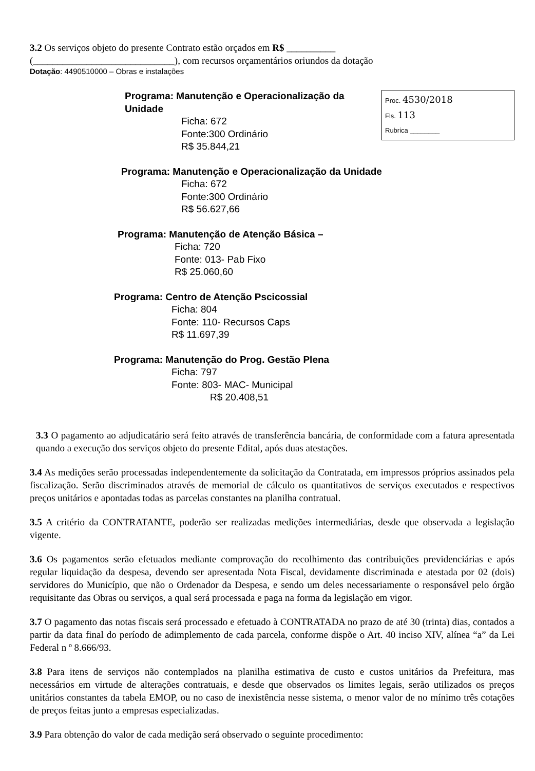3.2 Os serviços objeto do presente Contrato estão orçados em R$ __________
(_____________________________), com recursos orçamentários oriundos da dotação
Dotação: 4490510000 – Obras e instalações
Proc. 4530/2018
Fls. 113
Rubrica ________
Programa: Manutenção e Operacionalização da Unidade
Ficha: 672
Fonte:300 Ordinário
R$ 35.844,21
Programa: Manutenção e Operacionalização da Unidade
Ficha: 672
Fonte:300 Ordinário
R$ 56.627,66
Programa: Manutenção de Atenção Básica –
Ficha: 720
Fonte: 013- Pab Fixo
R$ 25.060,60
Programa: Centro de Atenção Pscicossial
Ficha: 804
Fonte: 110- Recursos Caps
R$ 11.697,39
Programa: Manutenção do Prog. Gestão Plena
Ficha: 797
Fonte: 803- MAC- Municipal
R$ 20.408,51
3.3 O pagamento ao adjudicatário será feito através de transferência bancária, de conformidade com a fatura apresentada quando a execução dos serviços objeto do presente Edital, após duas atestações.
3.4 As medições serão processadas independentemente da solicitação da Contratada, em impressos próprios assinados pela fiscalização. Serão discriminados através de memorial de cálculo os quantitativos de serviços executados e respectivos preços unitários e apontadas todas as parcelas constantes na planilha contratual.
3.5 A critério da CONTRATANTE, poderão ser realizadas medições intermediárias, desde que observada a legislação vigente.
3.6 Os pagamentos serão efetuados mediante comprovação do recolhimento das contribuições previdenciárias e após regular liquidação da despesa, devendo ser apresentada Nota Fiscal, devidamente discriminada e atestada por 02 (dois) servidores do Município, que não o Ordenador da Despesa, e sendo um deles necessariamente o responsável pelo órgão requisitante das Obras ou serviços, a qual será processada e paga na forma da legislação em vigor.
3.7 O pagamento das notas fiscais será processado e efetuado à CONTRATADA no prazo de até 30 (trinta) dias, contados a partir da data final do período de adimplemento de cada parcela, conforme dispõe o Art. 40 inciso XIV, alínea “a” da Lei Federal n º 8.666/93.
3.8 Para itens de serviços não contemplados na planilha estimativa de custo e custos unitários da Prefeitura, mas necessários em virtude de alterações contratuais, e desde que observados os limites legais, serão utilizados os preços unitários constantes da tabela EMOP, ou no caso de inexistência nesse sistema, o menor valor de no mínimo três cotações de preços feitas junto a empresas especializadas.
3.9 Para obtenção do valor de cada medição será observado o seguinte procedimento: